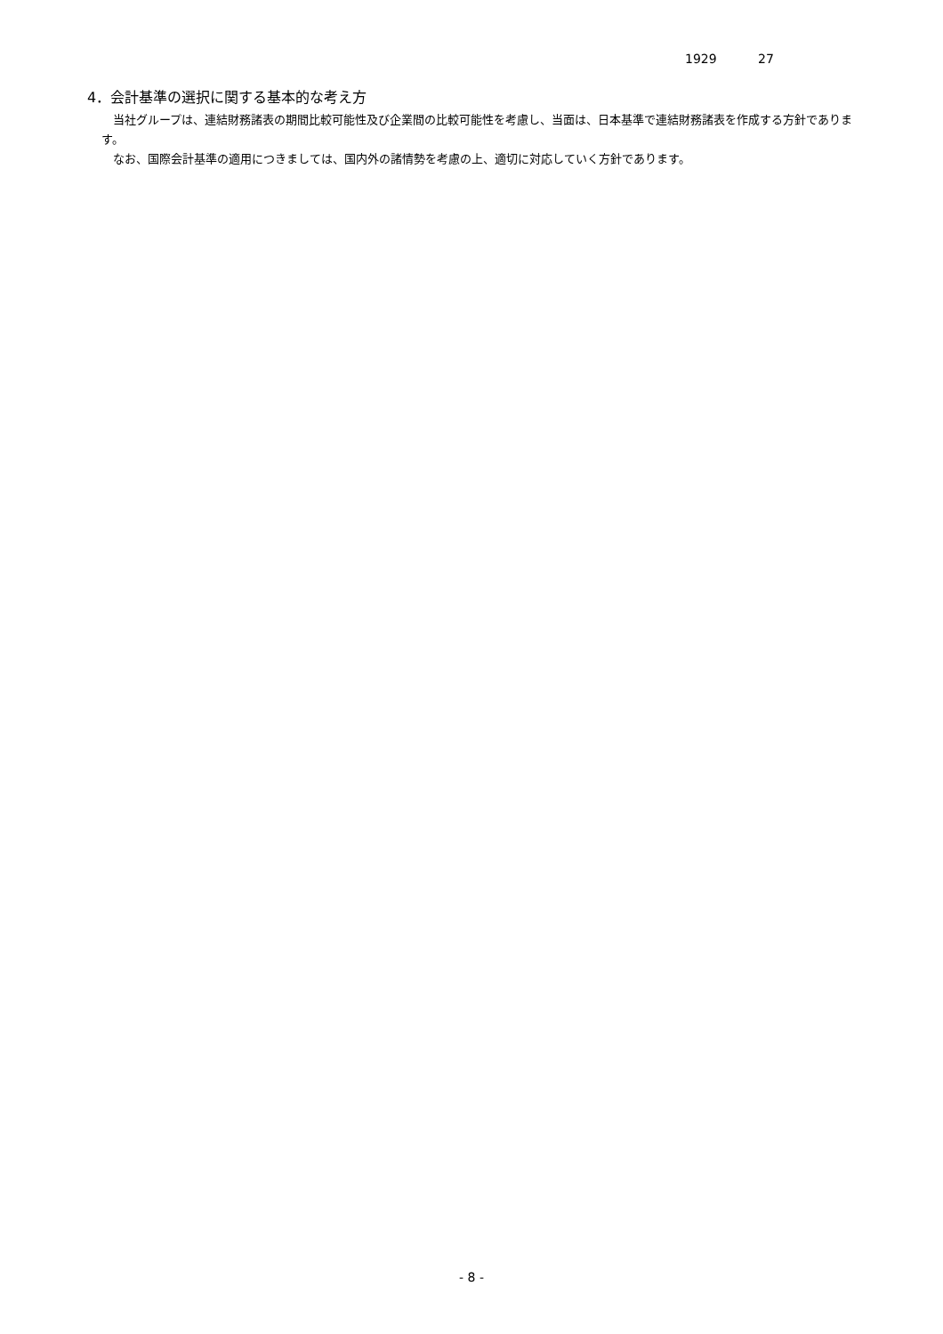1929 27
4．会計基準の選択に関する基本的な考え方
当社グループは、連結財務諸表の期間比較可能性及び企業間の比較可能性を考慮し、当面は、日本基準で連結財務諸表を作成する方針であります。
なお、国際会計基準の適用につきましては、国内外の諸情勢を考慮の上、適切に対応していく方針であります。
- 8 -